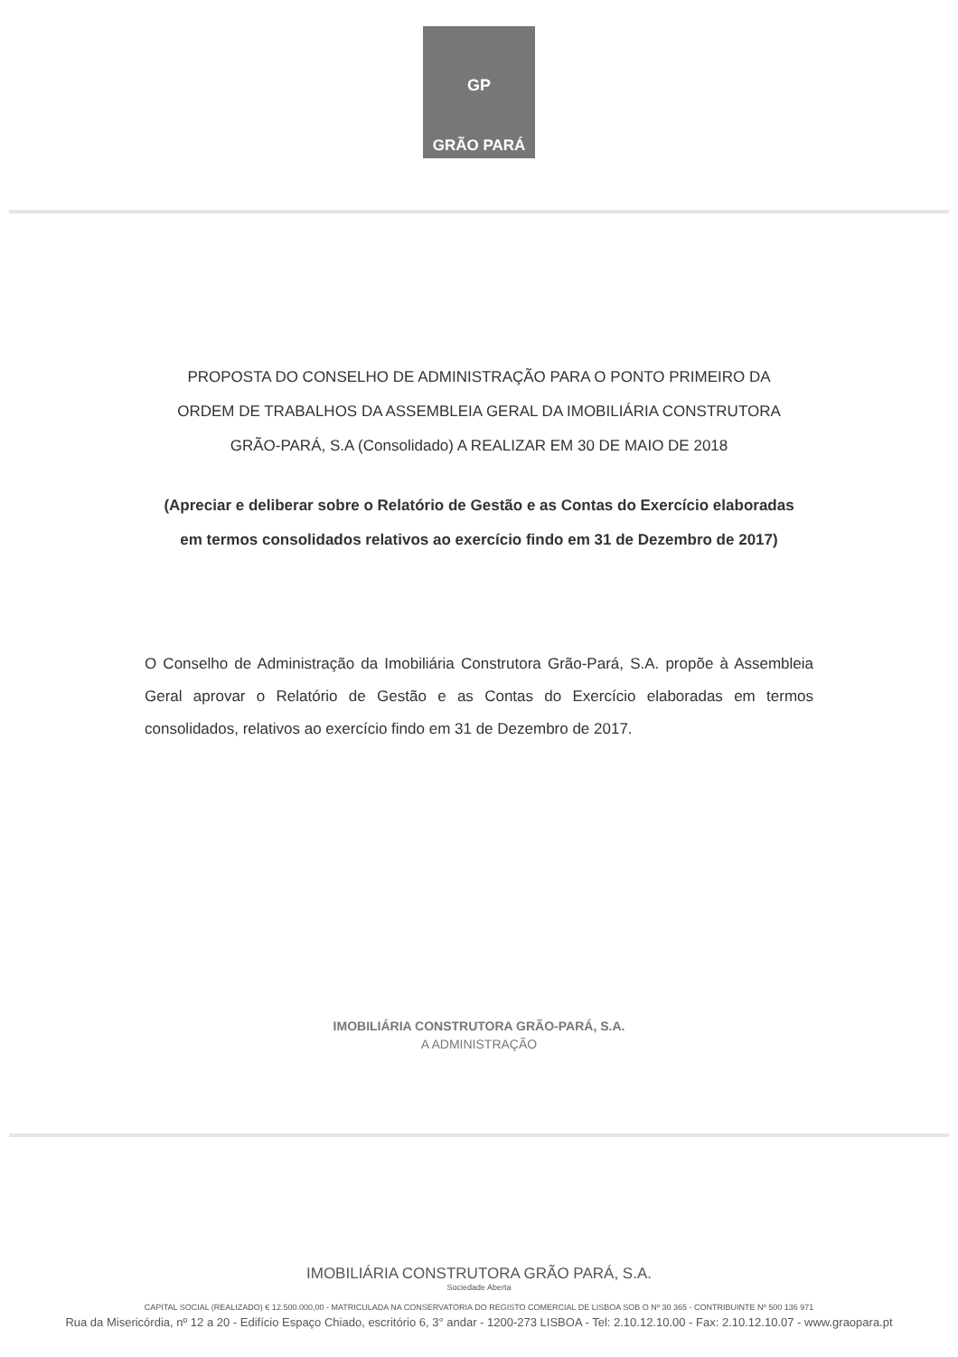GP
GRÃO PARÁ
PROPOSTA DO CONSELHO DE ADMINISTRAÇÃO PARA O PONTO PRIMEIRO DA
ORDEM DE TRABALHOS DA ASSEMBLEIA GERAL DA IMOBILIÁRIA CONSTRUTORA
GRÃO-PARÁ, S.A (Consolidado) A REALIZAR EM 30 DE MAIO DE 2018
(Apreciar e deliberar sobre o Relatório de Gestão e as Contas do Exercício elaboradas
em termos consolidados relativos ao exercício findo em 31 de Dezembro de 2017)
O Conselho de Administração da Imobiliária Construtora Grão-Pará, S.A. propõe à Assembleia Geral aprovar o Relatório de Gestão e as Contas do Exercício elaboradas em termos consolidados, relativos ao exercício findo em 31 de Dezembro de 2017.
IMOBILIÁRIA CONSTRUTORA GRÃO-PARÁ, S.A.
A ADMINISTRAÇÃO
IMOBILIÁRIA CONSTRUTORA GRÃO PARÁ, S.A.
Sociedade Aberta
CAPITAL SOCIAL (REALIZADO) € 12.500.000,00 - MATRICULADA NA CONSERVATORIA DO REGISTO COMERCIAL DE LISBOA SOB O Nº 30 365 - CONTRIBUINTE Nº 500 136 971
Rua da Misericórdia, nº 12 a 20 - Edifício Espaço Chiado, escritório 6, 3° andar - 1200-273 LISBOA - Tel: 2.10.12.10.00 - Fax: 2.10.12.10.07 - www.graopara.pt